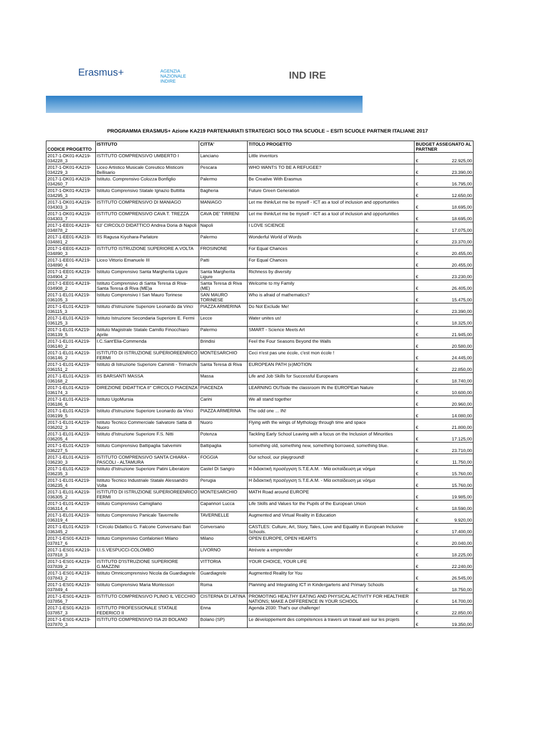Erasmus+ AGENZIA
NAZIONALE
INDIRE
IND IRE
PROGRAMMA ERASMUS+ Azione KA219 PARTENARIATI STRATEGICI SOLO TRA SCUOLE – ESITI SCUOLE PARTNER ITALIANE 2017
| CODICE PROGETTO | ISTITUTO | CITTA' | TITOLO PROGETTO | BUDGET ASSEGNATO AL PARTNER |
| --- | --- | --- | --- | --- |
| 2017-1-DK01-KA219-034228_3 | ISTITUTO COMPRENSIVO UMBERTO I | Lanciano | Little inventors | € 22.925,00 |
| 2017-1-DK01-KA219-034229_3 | Liceo Artistico Musicale Coreutico Misticoni Bellisario | Pescara | WHO WANTS TO BE A REFUGEE? | € 23.390,00 |
| 2017-1-DK01-KA219-034260_7 | Istituto. Comprensivo Colozza Bonfiglio | Palermo | Be Creative With Erasmus | € 16.795,00 |
| 2017-1-DK01-KA219-034295_3 | Istituto Comprensivo Statale Ignazio Buttitta | Bagheria | Future Green Generation | € 12.650,00 |
| 2017-1-DK01-KA219-034303_3 | ISTITUTO COMPRENSIVO DI MANIAGO | MANIAGO | Let me think/Let me be myself - ICT as a tool of inclusion and opportunities | € 18.695,00 |
| 2017-1-DK01-KA219-034303_7 | ISTITUTO COMPRENSIVO CAVA T. TREZZA | CAVA DE' TIRRENI | Let me think/Let me be myself - ICT as a tool of inclusion and opportunities | € 18.695,00 |
| 2017-1-EE01-KA219-034878_2 | 63' CIRCOLO DIDATTICO Andrea Doria di Napoli | Napoli | I LOVE SCIENCE | € 17.075,00 |
| 2017-1-EE01-KA219-034881_2 | IIS Ragusa Kiyohara-Parlatore | Palermo | Wonderful World of Words | € 23.370,00 |
| 2017-1-EE01-KA219-034890_3 | ISTITUTO ISTRUZIONE SUPERIORE A.VOLTA | FROSINONE | For Equal Chances | € 20.455,00 |
| 2017-1-EE01-KA219-034890_4 | Liceo Vittorio Emanuele III | Patti | For Equal Chances | € 20.455,00 |
| 2017-1-EE01-KA219-034904_2 | Istituto Comprensivo Santa Margherita Ligure | Santa Margherita Ligure | Richness by diversity | € 23.230,00 |
| 2017-1-EE01-KA219-034908_2 | Istituto Comprensivo di Santa Teresa di Riva-Santa Teresa di Riva (ME)a | Santa Teresa di Riva (ME) | Welcome to my Family | € 26.405,00 |
| 2017-1-EL01-KA219-036105_3 | Istituto Comprensivo I San Mauro Torinese | SAN MAURO TORINESE | Who is afraid of mathematics? | € 15.475,00 |
| 2017-1-EL01-KA219-036115_3 | Istituto d'Istruzione Superiore Leonardo da Vinci | PIAZZA ARMERINA | Do Not Exclude Me! | € 23.390,00 |
| 2017-1-EL01-KA219-036125_3 | Istituto Istruzione Secondaria Superiore E. Fermi | Lecce | Water unites us! | € 18.325,00 |
| 2017-1-EL01-KA219-036139_5 | Istituto Magistrale Statale Camillo Finocchiaro Aprile | Palermo | SMART - Science Meets Art | € 21.945,00 |
| 2017-1-EL01-KA219-036140_2 | I.C.Sant'Elia-Commenda | Brindisi | Feel the Four Seasons Beyond the Walls | € 20.580,00 |
| 2017-1-EL01-KA219-036146_2 | ISTITUTO DI ISTRUZIONE SUPERIOREENRICO FERMI | MONTESARCHIO | Ceci n'est pas une école, c'est mon école ! | € 24.445,00 |
| 2017-1-EL01-KA219-036151_2 | Istituto di Istruzione Superiore Caminiti - Trimarchi | Santa Teresa di Riva | EUROPEAN PATH (e)MOTION | € 22.850,00 |
| 2017-1-EL01-KA219-036168_2 | IIS BARSANTI MASSA | Massa | Life and Job Skills for Successful Europeans | € 18.740,00 |
| 2017-1-EL01-KA219-036174_3 | DIREZIONE DIDATTICA 8° CIRCOLO PIACENZA | PIACENZA | LEARNING OUTside the classroom IN the EUROPEan Nature | € 10.600,00 |
| 2017-1-EL01-KA219-036186_6 | Istituto UgoMursia | Carini | We all stand together | € 20.960,00 |
| 2017-1-EL01-KA219-036199_5 | Istituto d'Istruzione Superiore Leonardo da Vinci | PIAZZA ARMERINA | The odd one ... IN! | € 14.080,00 |
| 2017-1-EL01-KA219-036202_3 | Istituto Tecnico Commerciale Salvatore Satta di Nuoro | Nuoro | Flying with the wings of Mythology through time and space | € 21.800,00 |
| 2017-1-EL01-KA219-036205_4 | Istituto d'Istruzione Superiore F.S. Nitti | Potenza | Tackling Early School Leaving with a focus on the Inclusion of Minorities | € 17.125,00 |
| 2017-1-EL01-KA219-036227_5 | Istituto Comprensivo Battipaglia Salvemini | Battipaglia | Something old, something new, something borrowed, something blue. | € 23.710,00 |
| 2017-1-EL01-KA219-036230_3 | ISTITUTO COMPRENSIVO SANTA CHIARA - PASCOLI - ALTAMURA | FOGGIA | Our school, our playground! | € 11.750,00 |
| 2017-1-EL01-KA219-036235_3 | Istituto d'Istruzione Superiore Patini Liberatore | Castel Di Sangro | Η διδακτική προσέγγιση S.T.E.A.M. - Μία εκπαίδευση με νόημα | € 15.760,00 |
| 2017-1-EL01-KA219-036235_4 | Istituto Tecnico Industriale Statale Alessandro Volta | Perugia | Η διδακτική προσέγγιση S.T.E.A.M. - Μία εκπαίδευση με νόημα | € 15.760,00 |
| 2017-1-EL01-KA219-036305_2 | ISTITUTO DI ISTRUZIONE SUPERIOREENRICO FERMI | MONTESARCHIO | MATH Road around EUROPE | € 19.985,00 |
| 2017-1-EL01-KA219-036314_4 | Istituto Comprensivo Camigliano | Capannori Lucca | Life Skills and Values for the Pupils of the European Union | € 18.590,00 |
| 2017-1-EL01-KA219-036319_4 | Istituto Comprensivo Panicale Tavernelle | TAVERNELLE | Augmented and Virtual Reality in Education | € 9.920,00 |
| 2017-1-EL01-KA219-036345_2 | I Circolo Didattico G. Falcone Conversano Bari | Conversano | CASTLES: Culture, Art, Story, Tales, Love and Equality in European Inclusive Schools. | € 17.400,00 |
| 2017-1-ES01-KA219-037817_6 | Istituto Comprensivo Confalonieri Milano | Milano | OPEN EUROPE, OPEN HEARTS | € 20.040,00 |
| 2017-1-ES01-KA219-037818_3 | I.I.S.VESPUCCI-COLOMBO | LIVORNO | Atrévete a emprender | € 18.225,00 |
| 2017-1-ES01-KA219-037839_2 | ISTITUTO D'ISTRUZIONE SUPERIORE G.MAZZINI | VITTORIA | YOUR CHOICE, YOUR LIFE | € 22.240,00 |
| 2017-1-ES01-KA219-037843_2 | Istituto Omnicomprensivo Nicola da Guardiagrele | Guardiagrele | Augmented Reality for You | € 26.545,00 |
| 2017-1-ES01-KA219-037849_4 | Istituto Comprensivo Maria Montessori | Roma | Planning and Integrating ICT in Kindergartens and Primary Schools | € 18.750,00 |
| 2017-1-ES01-KA219-037856_7 | ISTITUTO COMPRENSIVO PLINIO IL VECCHIO | CISTERNA DI LATINA | PROMOTING HEALTHY EATING AND PHYSICAL ACTIVITY FOR HEALTHIER NATIONS; MAKE A DIFFERENCE IN YOUR SCHOOL | € 14.700,00 |
| 2017-1-ES01-KA219-037857_3 | ISTITUTO PROFESSIONALE STATALE FEDERICO II | Enna | Agenda 2030: That's our challenge! | € 22.850,00 |
| 2017-1-ES01-KA219-037870_3 | ISTITUTO COMPRENSIVO ISA 20 BOLANO | Bolano (SP) | Le développement des compétences à travers un travail axé sur les projets | € 19.350,00 |